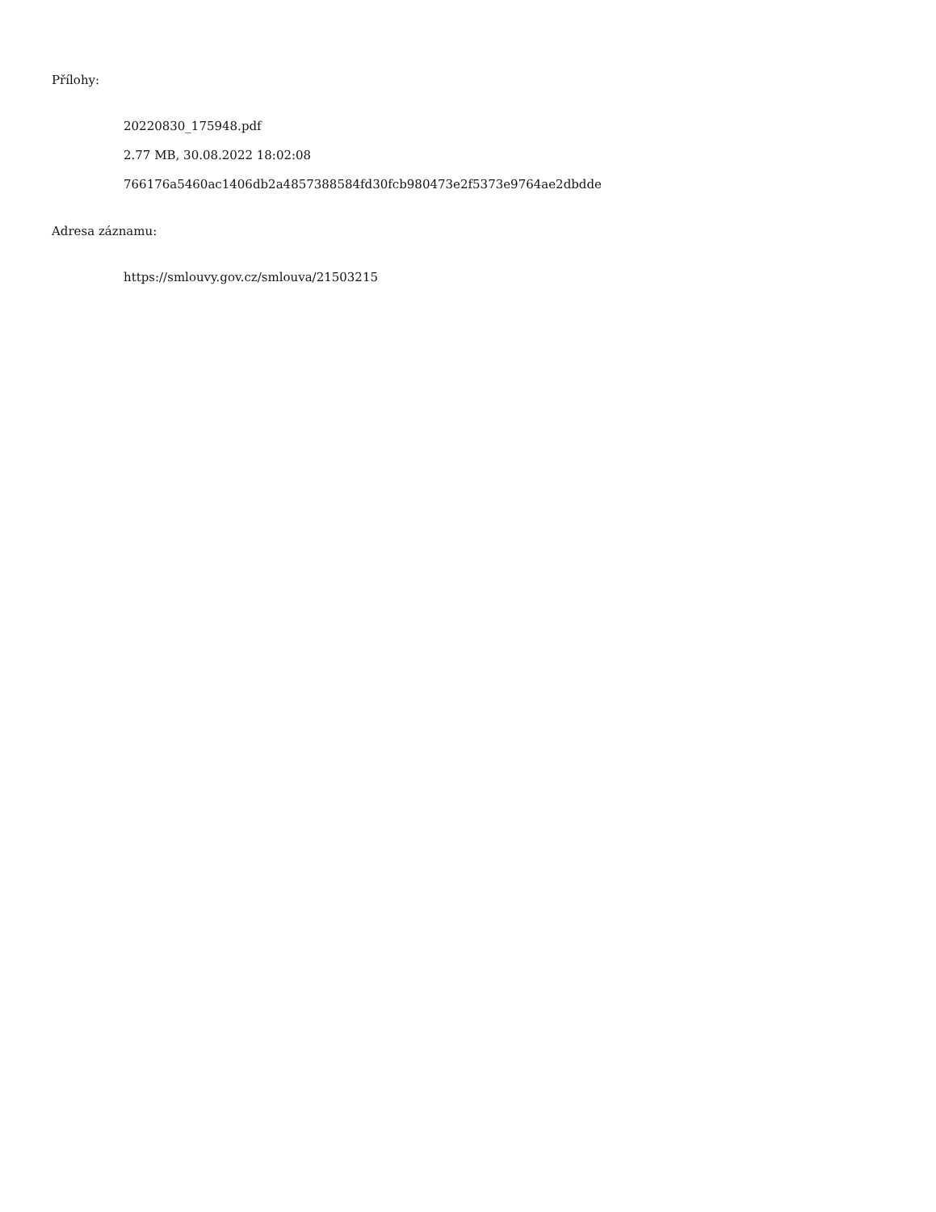Přílohy:
20220830_175948.pdf
2.77 MB, 30.08.2022 18:02:08
766176a5460ac1406db2a4857388584fd30fcb980473e2f5373e9764ae2dbdde
Adresa záznamu:
https://smlouvy.gov.cz/smlouva/21503215